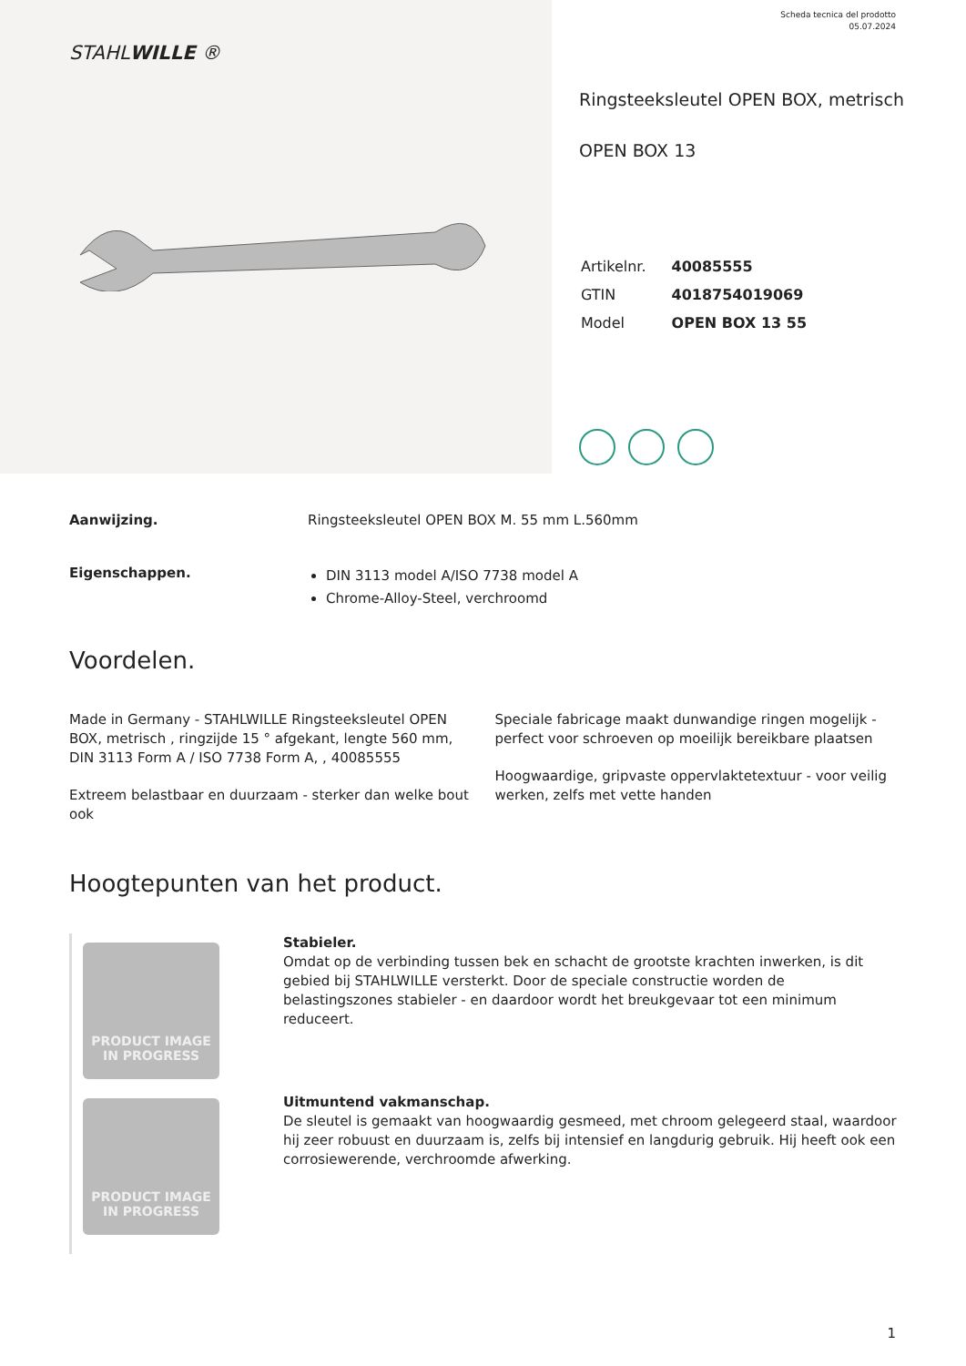STAHLWILLE ®
Scheda tecnica del prodotto
05.07.2024
Ringsteeksleutel OPEN BOX, metrisch
OPEN BOX 13
| Artikelnr. | 40085555 |
| GTIN | 4018754019069 |
| Model | OPEN BOX 13 55 |
Aanwijzing. Ringsteeksleutel OPEN BOX M. 55 mm L.560mm
Eigenschappen.
DIN 3113 model A/ISO 7738 model A
Chrome-Alloy-Steel, verchroomd
Voordelen.
Made in Germany - STAHLWILLE Ringsteeksleutel OPEN BOX, metrisch , ringzijde 15 ° afgekant, lengte 560 mm, DIN 3113 Form A / ISO 7738 Form A, , 40085555
Extreem belastbaar en duurzaam - sterker dan welke bout ook
Speciale fabricage maakt dunwandige ringen mogelijk - perfect voor schroeven op moeilijk bereikbare plaatsen
Hoogwaardige, gripvaste oppervlaktetextuur - voor veilig werken, zelfs met vette handen
Hoogtepunten van het product.
PRODUCT IMAGE
IN PROGRESS
PRODUCT IMAGE
IN PROGRESS
Stabieler.
Omdat op de verbinding tussen bek en schacht de grootste krachten inwerken, is dit gebied bij STAHLWILLE versterkt. Door de speciale constructie worden de belastingszones stabieler - en daardoor wordt het breukgevaar tot een minimum reduceert.
Uitmuntend vakmanschap.
De sleutel is gemaakt van hoogwaardig gesmeed, met chroom gelegeerd staal, waardoor hij zeer robuust en duurzaam is, zelfs bij intensief en langdurig gebruik. Hij heeft ook een corrosiewerende, verchroomde afwerking.
1